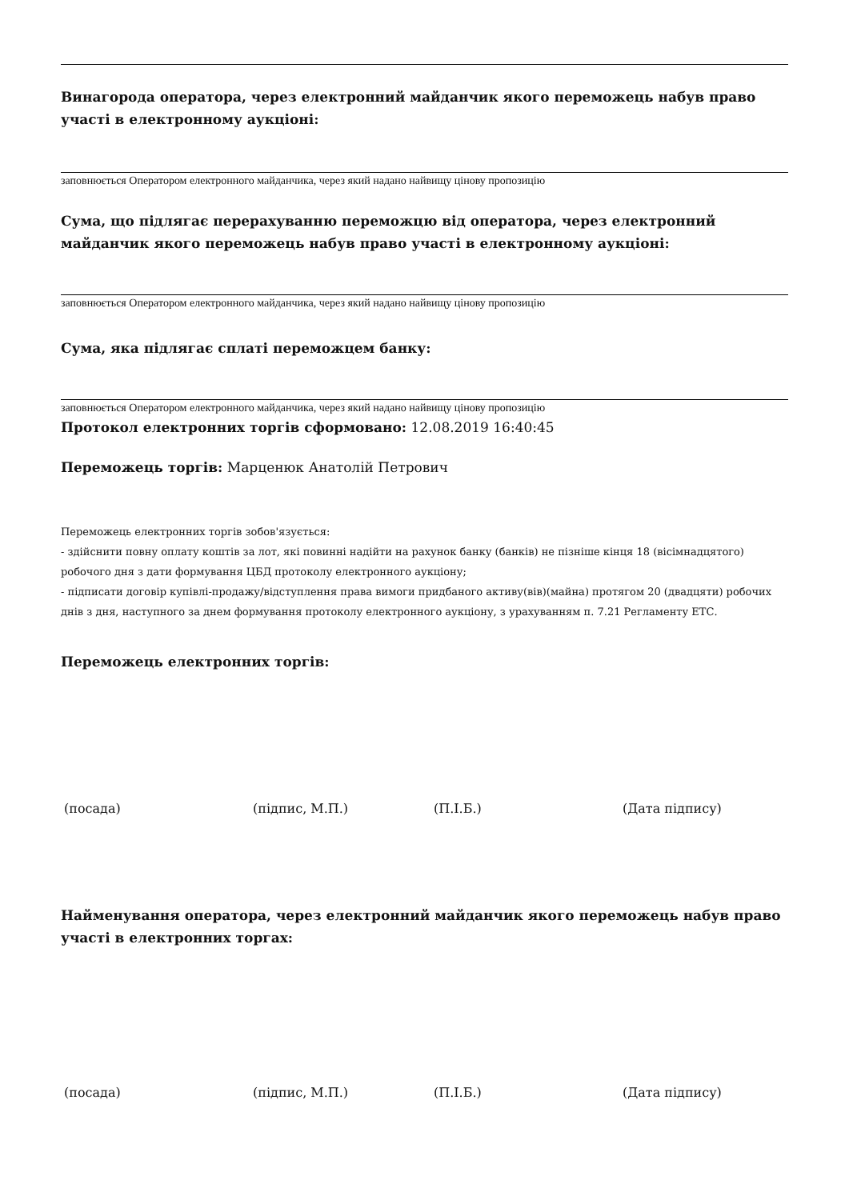Винагорода оператора, через електронний майданчик якого переможець набув право участі в електронному аукціоні:
заповнюється Оператором електронного майданчика, через який надано найвищу цінову пропозицію
Сума, що підлягає перерахуванню переможцю від оператора, через електронний майданчик якого переможець набув право участі в електронному аукціоні:
заповнюється Оператором електронного майданчика, через який надано найвищу цінову пропозицію
Сума, яка підлягає сплаті переможцем банку:
заповнюється Оператором електронного майданчика, через який надано найвищу цінову пропозицію
Протокол електронних торгів сформовано: 12.08.2019 16:40:45
Переможець торгів: Марценюк Анатолій Петрович
Переможець електронних торгів зобов'язується:
- здійснити повну оплату коштів за лот, які повинні надійти на рахунок банку (банків) не пізніше кінця 18 (вісімнадцятого) робочого дня з дати формування ЦБД протоколу електронного аукціону;
- підписати договір купівлі-продажу/відступлення права вимоги придбаного активу(вів)(майна) протягом 20 (двадцяти) робочих днів з дня, наступного за днем формування протоколу електронного аукціону, з урахуванням п. 7.21 Регламенту ЕТС.
Переможець електронних торгів:
(посада) (підпис, М.П.) (П.І.Б.) (Дата підпису)
Найменування оператора, через електронний майданчик якого переможець набув право участі в електронних торгах:
(посада) (підпис, М.П.) (П.І.Б.) (Дата підпису)